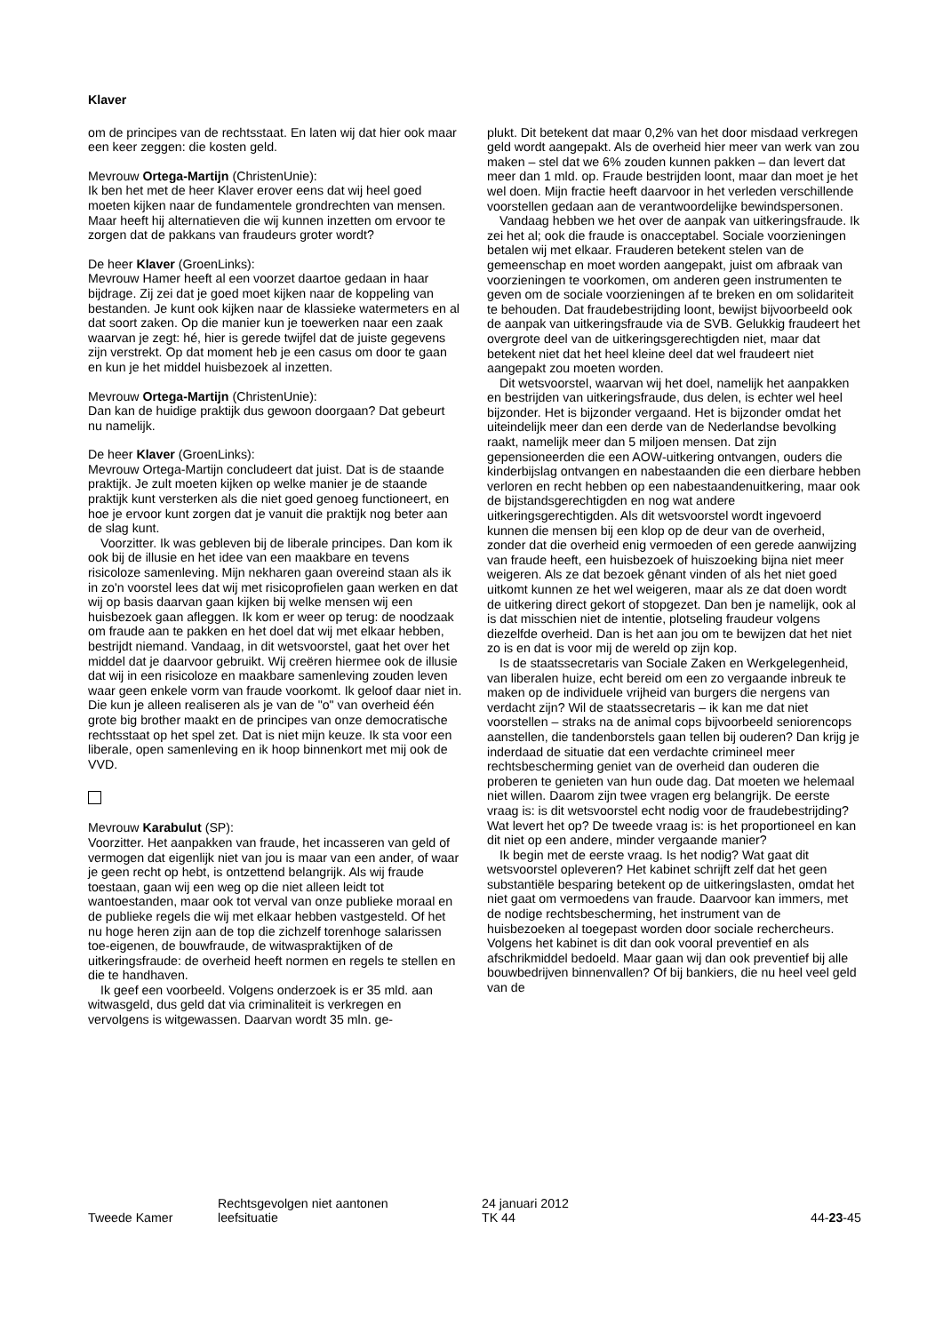Klaver
om de principes van de rechtsstaat. En laten wij dat hier ook maar een keer zeggen: die kosten geld.
Mevrouw Ortega-Martijn (ChristenUnie):
Ik ben het met de heer Klaver erover eens dat wij heel goed moeten kijken naar de fundamentele grondrechten van mensen. Maar heeft hij alternatieven die wij kunnen inzetten om ervoor te zorgen dat de pakkans van fraudeurs groter wordt?
De heer Klaver (GroenLinks):
Mevrouw Hamer heeft al een voorzet daartoe gedaan in haar bijdrage. Zij zei dat je goed moet kijken naar de koppeling van bestanden. Je kunt ook kijken naar de klassieke watermeters en al dat soort zaken. Op die manier kun je toewerken naar een zaak waarvan je zegt: hé, hier is gerede twijfel dat de juiste gegevens zijn verstrekt. Op dat moment heb je een casus om door te gaan en kun je het middel huisbezoek al inzetten.
Mevrouw Ortega-Martijn (ChristenUnie):
Dan kan de huidige praktijk dus gewoon doorgaan? Dat gebeurt nu namelijk.
De heer Klaver (GroenLinks):
Mevrouw Ortega-Martijn concludeert dat juist. Dat is de staande praktijk. Je zult moeten kijken op welke manier je de staande praktijk kunt versterken als die niet goed genoeg functioneert, en hoe je ervoor kunt zorgen dat je vanuit die praktijk nog beter aan de slag kunt.
Voorzitter. Ik was gebleven bij de liberale principes. Dan kom ik ook bij de illusie en het idee van een maakbare en tevens risicoloze samenleving. Mijn nekharen gaan overeind staan als ik in zo'n voorstel lees dat wij met risicoprofielen gaan werken en dat wij op basis daarvan gaan kijken bij welke mensen wij een huisbezoek gaan afleggen. Ik kom er weer op terug: de noodzaak om fraude aan te pakken en het doel dat wij met elkaar hebben, bestrijdt niemand. Vandaag, in dit wetsvoorstel, gaat het over het middel dat je daarvoor gebruikt. Wij creëren hiermee ook de illusie dat wij in een risicoloze en maakbare samenleving zouden leven waar geen enkele vorm van fraude voorkomt. Ik geloof daar niet in. Die kun je alleen realiseren als je van de "o" van overheid één grote big brother maakt en de principes van onze democratische rechtsstaat op het spel zet. Dat is niet mijn keuze. Ik sta voor een liberale, open samenleving en ik hoop binnenkort met mij ook de VVD.
Mevrouw Karabulut (SP):
Voorzitter. Het aanpakken van fraude, het incasseren van geld of vermogen dat eigenlijk niet van jou is maar van een ander, of waar je geen recht op hebt, is ontzettend belangrijk. Als wij fraude toestaan, gaan wij een weg op die niet alleen leidt tot wantoestanden, maar ook tot verval van onze publieke moraal en de publieke regels die wij met elkaar hebben vastgesteld. Of het nu hoge heren zijn aan de top die zichzelf torenhoge salarissen toe-eigenen, de bouwfraude, de witwaspraktijken of de uitkeringsfraude: de overheid heeft normen en regels te stellen en die te handhaven.
Ik geef een voorbeeld. Volgens onderzoek is er 35 mld. aan witwasgeld, dus geld dat via criminaliteit is verkregen en vervolgens is witgewassen. Daarvan wordt 35 mln. ge-
plukt. Dit betekent dat maar 0,2% van het door misdaad verkregen geld wordt aangepakt. Als de overheid hier meer van werk van zou maken – stel dat we 6% zouden kunnen pakken – dan levert dat meer dan 1 mld. op. Fraude bestrijden loont, maar dan moet je het wel doen. Mijn fractie heeft daarvoor in het verleden verschillende voorstellen gedaan aan de verantwoordelijke bewindspersonen.
Vandaag hebben we het over de aanpak van uitkeringsfraude. Ik zei het al; ook die fraude is onacceptabel. Sociale voorzieningen betalen wij met elkaar. Frauderen betekent stelen van de gemeenschap en moet worden aangepakt, juist om afbraak van voorzieningen te voorkomen, om anderen geen instrumenten te geven om de sociale voorzieningen af te breken en om solidariteit te behouden. Dat fraudebestrijding loont, bewijst bijvoorbeeld ook de aanpak van uitkeringsfraude via de SVB. Gelukkig fraudeert het overgrote deel van de uitkeringsgerechtigden niet, maar dat betekent niet dat het heel kleine deel dat wel fraudeert niet aangepakt zou moeten worden.
Dit wetsvoorstel, waarvan wij het doel, namelijk het aanpakken en bestrijden van uitkeringsfraude, dus delen, is echter wel heel bijzonder. Het is bijzonder vergaand. Het is bijzonder omdat het uiteindelijk meer dan een derde van de Nederlandse bevolking raakt, namelijk meer dan 5 miljoen mensen. Dat zijn gepensioneerden die een AOW-uitkering ontvangen, ouders die kinderbijslag ontvangen en nabestaanden die een dierbare hebben verloren en recht hebben op een nabestaandenuitkering, maar ook de bijstandsgerechtigden en nog wat andere uitkeringsgerechtigden. Als dit wetsvoorstel wordt ingevoerd kunnen die mensen bij een klop op de deur van de overheid, zonder dat die overheid enig vermoeden of een gerede aanwijzing van fraude heeft, een huisbezoek of huiszoeking bijna niet meer weigeren. Als ze dat bezoek gênant vinden of als het niet goed uitkomt kunnen ze het wel weigeren, maar als ze dat doen wordt de uitkering direct gekort of stopgezet. Dan ben je namelijk, ook al is dat misschien niet de intentie, plotseling fraudeur volgens diezelfde overheid. Dan is het aan jou om te bewijzen dat het niet zo is en dat is voor mij de wereld op zijn kop.
Is de staatssecretaris van Sociale Zaken en Werkgelegenheid, van liberalen huize, echt bereid om een zo vergaande inbreuk te maken op de individuele vrijheid van burgers die nergens van verdacht zijn? Wil de staatssecretaris – ik kan me dat niet voorstellen – straks na de animal cops bijvoorbeeld seniorencops aanstellen, die tandenborstels gaan tellen bij ouderen? Dan krijg je inderdaad de situatie dat een verdachte crimineel meer rechtsbescherming geniet van de overheid dan ouderen die proberen te genieten van hun oude dag. Dat moeten we helemaal niet willen. Daarom zijn twee vragen erg belangrijk. De eerste vraag is: is dit wetsvoorstel echt nodig voor de fraudebestrijding? Wat levert het op? De tweede vraag is: is het proportioneel en kan dit niet op een andere, minder vergaande manier?
Ik begin met de eerste vraag. Is het nodig? Wat gaat dit wetsvoorstel opleveren? Het kabinet schrijft zelf dat het geen substantiële besparing betekent op de uitkeringslasten, omdat het niet gaat om vermoedens van fraude. Daarvoor kan immers, met de nodige rechtsbescherming, het instrument van de huisbezoeken al toegepast worden door sociale rechercheurs. Volgens het kabinet is dit dan ook vooral preventief en als afschrikmiddel bedoeld. Maar gaan wij dan ook preventief bij alle bouwbedrijven binnenvallen? Of bij bankiers, die nu heel veel geld van de
Tweede Kamer
Rechtsgevolgen niet aantonen
leefsituatie
24 januari 2012
TK 44
44-23-45